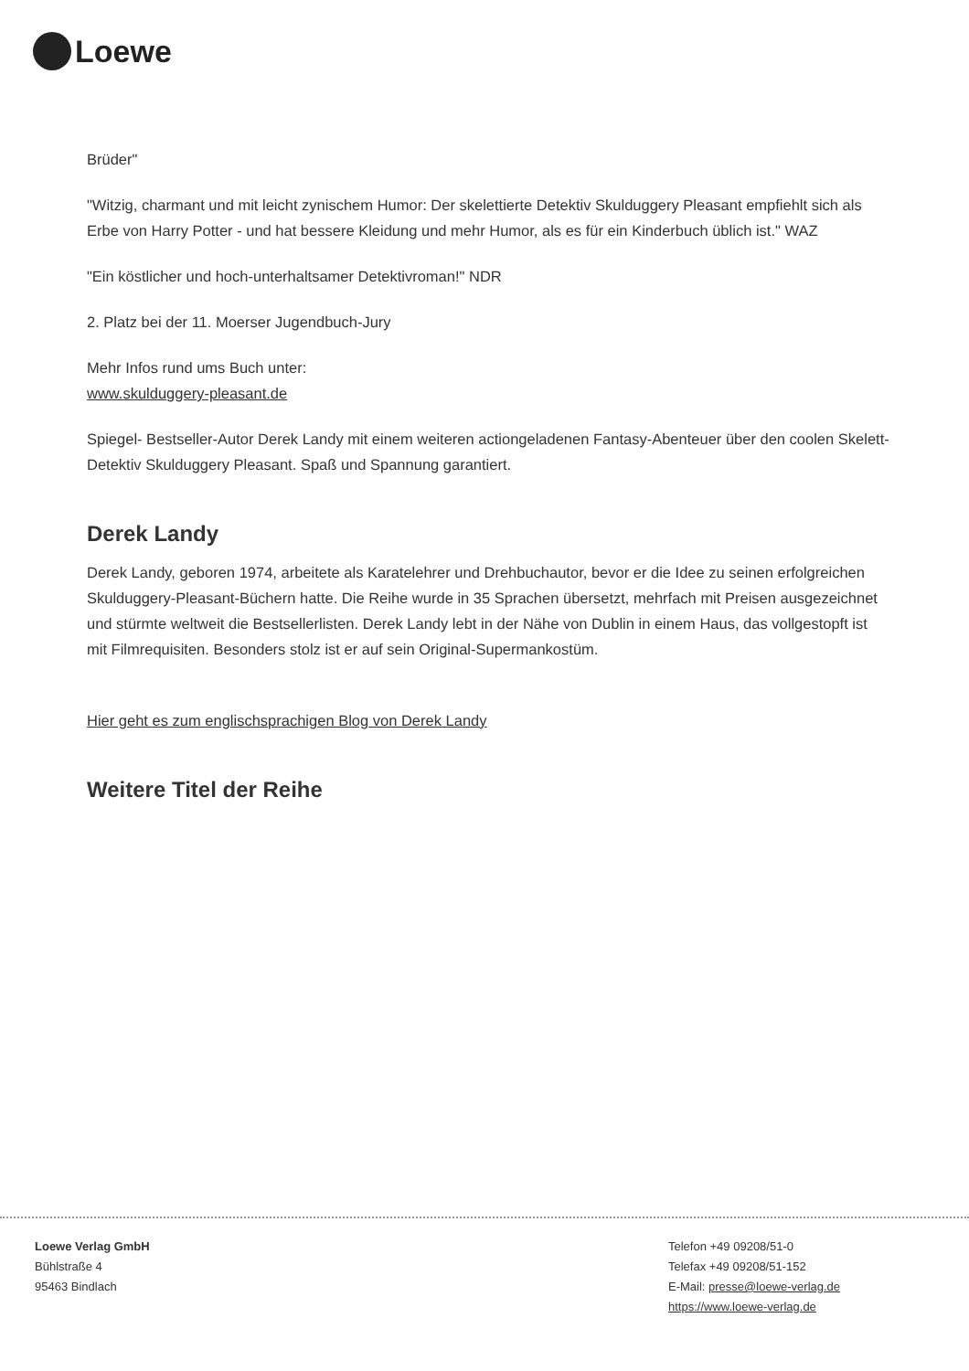Loewe
Brüder"
"Witzig, charmant und mit leicht zynischem Humor: Der skelettierte Detektiv Skulduggery Pleasant empfiehlt sich als Erbe von Harry Potter - und hat bessere Kleidung und mehr Humor, als es für ein Kinderbuch üblich ist." WAZ
"Ein köstlicher und hoch-unterhaltsamer Detektivroman!" NDR
2. Platz bei der 11. Moerser Jugendbuch-Jury
Mehr Infos rund ums Buch unter:
www.skulduggery-pleasant.de
Spiegel- Bestseller-Autor Derek Landy mit einem weiteren actiongeladenen Fantasy-Abenteuer über den coolen Skelett-Detektiv Skulduggery Pleasant. Spaß und Spannung garantiert.
Derek Landy
Derek Landy, geboren 1974, arbeitete als Karatelehrer und Drehbuchautor, bevor er die Idee zu seinen erfolgreichen Skulduggery-Pleasant-Büchern hatte. Die Reihe wurde in 35 Sprachen übersetzt, mehrfach mit Preisen ausgezeichnet und stürmte weltweit die Bestsellerlisten. Derek Landy lebt in der Nähe von Dublin in einem Haus, das vollgestopft ist mit Filmrequisiten. Besonders stolz ist er auf sein Original-Supermankostüm.
Hier geht es zum englischsprachigen Blog von Derek Landy
Weitere Titel der Reihe
Loewe Verlag GmbH
Bühlstraße 4
95463 Bindlach
Telefon +49 09208/51-0
Telefax +49 09208/51-152
E-Mail: presse@loewe-verlag.de
https://www.loewe-verlag.de